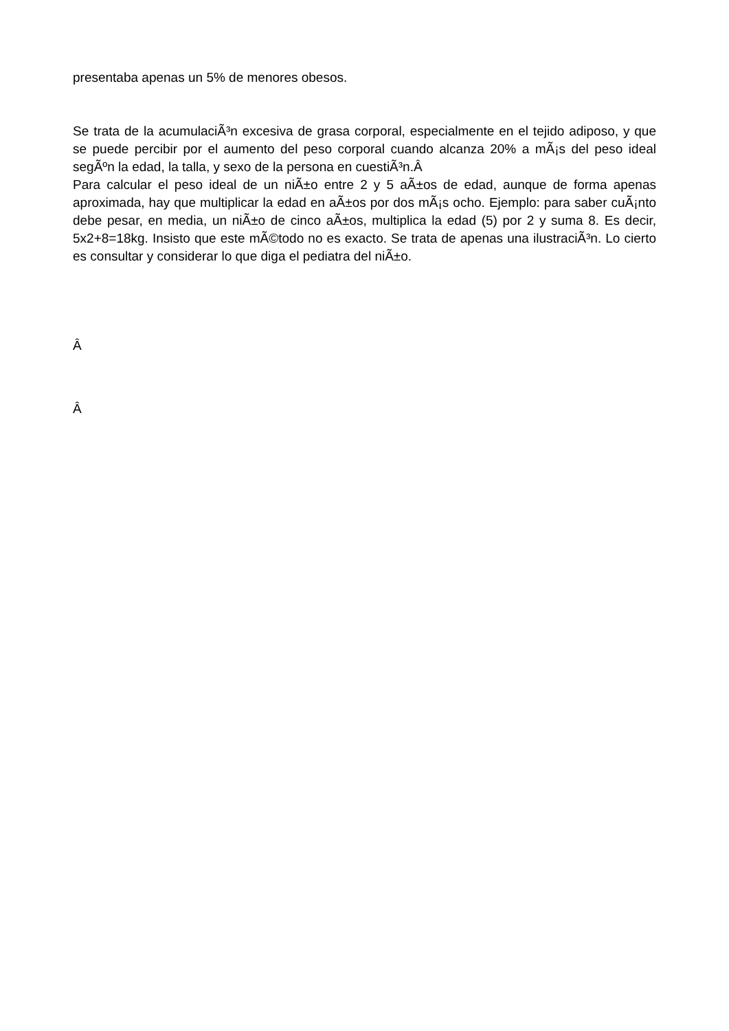presentaba apenas un 5% de menores obesos.
Se trata de la acumulaciÃ³n excesiva de grasa corporal, especialmente en el tejido adiposo, y que se puede percibir por el aumento del peso corporal cuando alcanza 20% a mÃ¡s del peso ideal segÃºn la edad, la talla, y sexo de la persona en cuestiÃ³n.Â
Para calcular el peso ideal de un niÃ±o entre 2 y 5 aÃ±os de edad, aunque de forma apenas aproximada, hay que multiplicar la edad en aÃ±os por dos mÃ¡s ocho. Ejemplo: para saber cuÃ¡nto debe pesar, en media, un niÃ±o de cinco aÃ±os, multiplica la edad (5) por 2 y suma 8. Es decir, 5x2+8=18kg. Insisto que este mÃ©todo no es exacto. Se trata de apenas una ilustraciÃ³n. Lo cierto es consultar y considerar lo que diga el pediatra del niÃ±o.
Â
Â